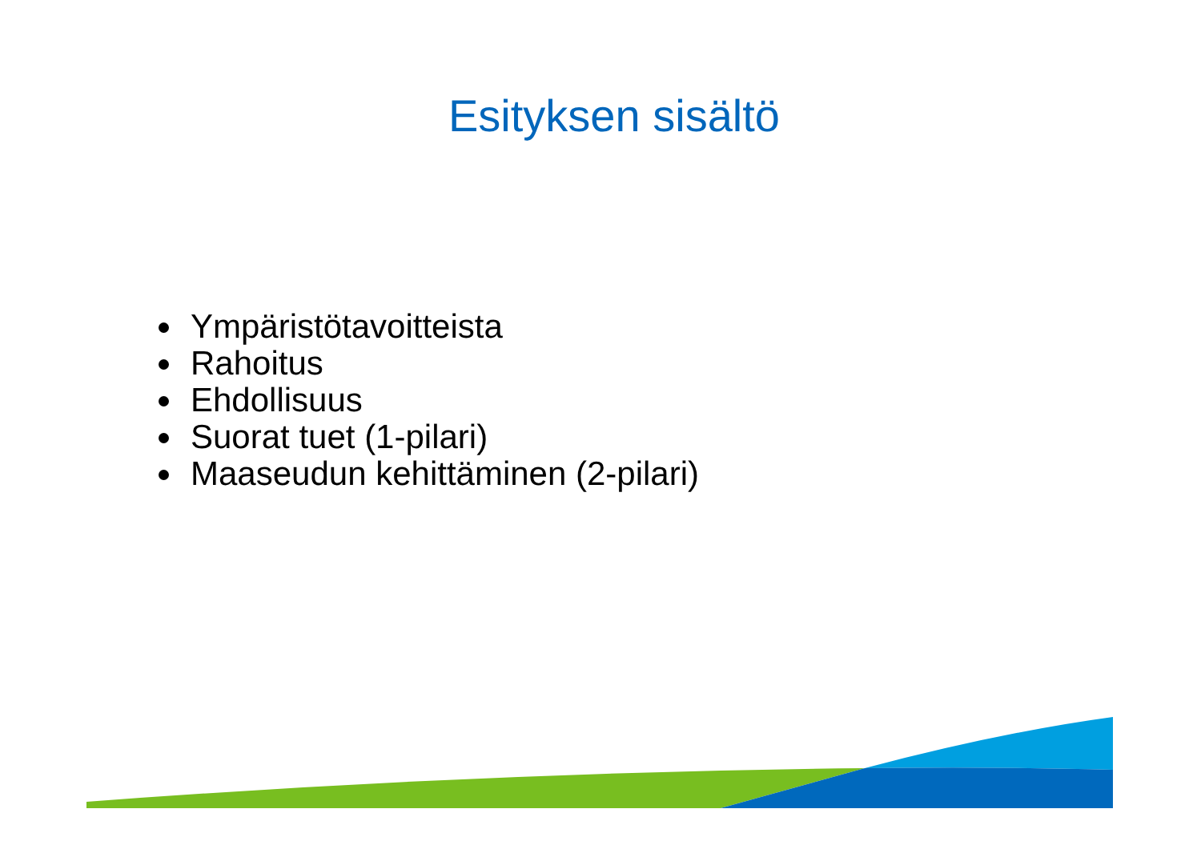Esityksen sisältö
Ympäristötavoitteista
Rahoitus
Ehdollisuus
Suorat tuet (1-pilari)
Maaseudun kehittäminen (2-pilari)